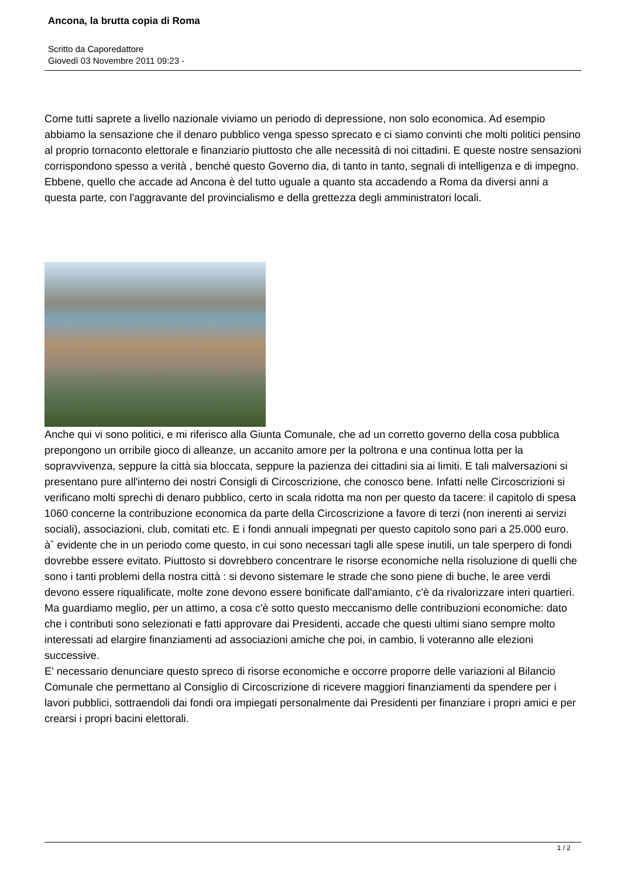Ancona, la brutta copia di Roma
Scritto da Caporedattore
Giovedì 03 Novembre 2011 09:23 -
Come tutti saprete a livello nazionale viviamo un periodo di depressione, non solo economica. Ad esempio abbiamo la sensazione che il denaro pubblico venga spesso sprecato e ci siamo convinti che molti politici pensino al proprio tornaconto elettorale e finanziario piuttosto che alle necessità di noi cittadini. E queste nostre sensazioni corrispondono spesso a verità , benché questo Governo dia, di tanto in tanto, segnali di intelligenza e di impegno. Ebbene, quello che accade ad Ancona è del tutto uguale a quanto sta accadendo a Roma da diversi anni a questa parte, con l'aggravante del provincialismo e della grettezza degli amministratori locali.
Anche qui vi sono politici, e mi riferisco alla Giunta Comunale, che ad un corretto governo della cosa pubblica prepongono un orribile gioco di alleanze, un accanito amore per la poltrona e una continua lotta per la sopravvivenza, seppure la città sia bloccata, seppure la pazienza dei cittadini sia ai limiti. E tali malversazioni si presentano pure all'interno dei nostri Consigli di Circoscrizione, che conosco bene. Infatti nelle Circoscrizioni si verificano molti sprechi di denaro pubblico, certo in scala ridotta ma non per questo da tacere: il capitolo di spesa 1060 concerne la contribuzione economica da parte della Circoscrizione a favore di terzi (non inerenti ai servizi sociali), associazioni, club, comitati etc. E i fondi annuali impegnati per questo capitolo sono pari a 25.000 euro.
àˆ evidente che in un periodo come questo, in cui sono necessari tagli alle spese inutili, un tale sperpero di fondi dovrebbe essere evitato. Piuttosto si dovrebbero concentrare le risorse economiche nella risoluzione di quelli che sono i tanti problemi della nostra città : si devono sistemare le strade che sono piene di buche, le aree verdi devono essere riqualificate, molte zone devono essere bonificate dall'amianto, c'è da rivalorizzare interi quartieri. Ma guardiamo meglio, per un attimo, a cosa c'è sotto questo meccanismo delle contribuzioni economiche: dato che i contributi sono selezionati e fatti approvare dai Presidenti, accade che questi ultimi siano sempre molto interessati ad elargire finanziamenti ad associazioni amiche che poi, in cambio, li voteranno alle elezioni successive.
E' necessario denunciare questo spreco di risorse economiche e occorre proporre delle variazioni al Bilancio Comunale che permettano al Consiglio di Circoscrizione di ricevere maggiori finanziamenti da spendere per i lavori pubblici, sottraendoli dai fondi ora impiegati personalmente dai Presidenti per finanziare i propri amici e per crearsi i propri bacini elettorali.
1 / 2